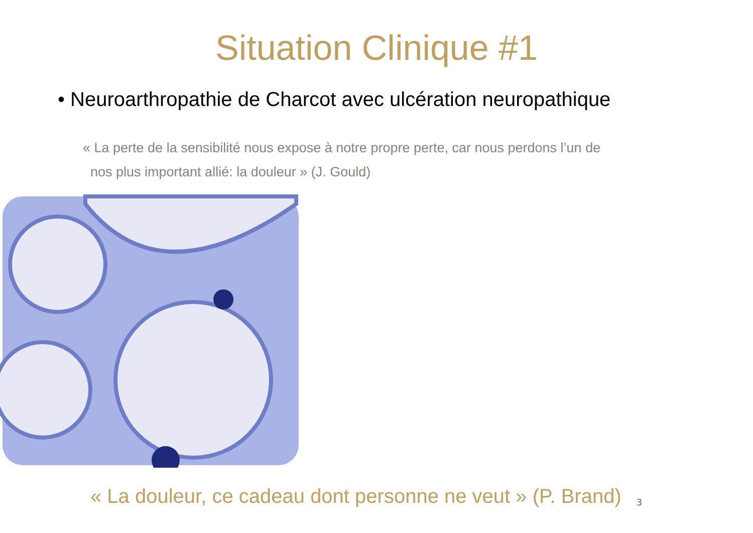Situation Clinique #1
• Neuroarthropathie de Charcot avec ulcération neuropathique
« La perte de la sensibilité nous expose à notre propre perte, car nous perdons l’un de
nos plus important allié: la douleur » (J. Gould)
« La douleur, ce cadeau dont personne ne veut » (P. Brand) 3